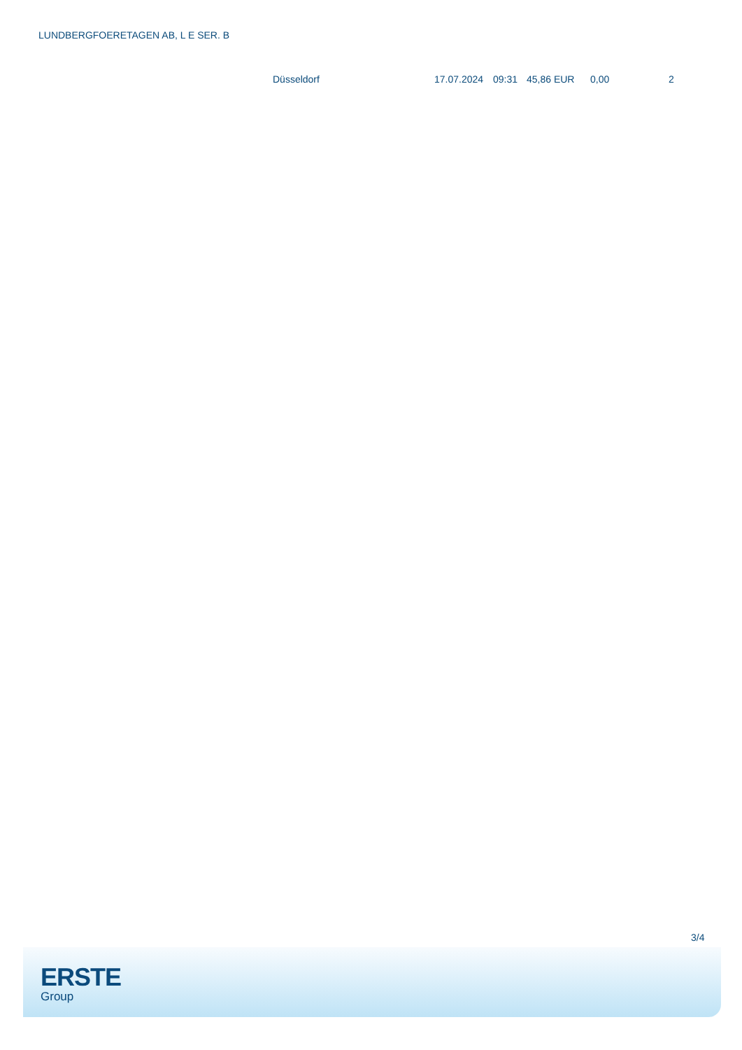LUNDBERGFOERETAGEN AB, L E SER. B
| | Düsseldorf | 17.07.2024 | 09:31 | 45,86 EUR | 0,00 | 2 |
3/4
ERSTE
Group